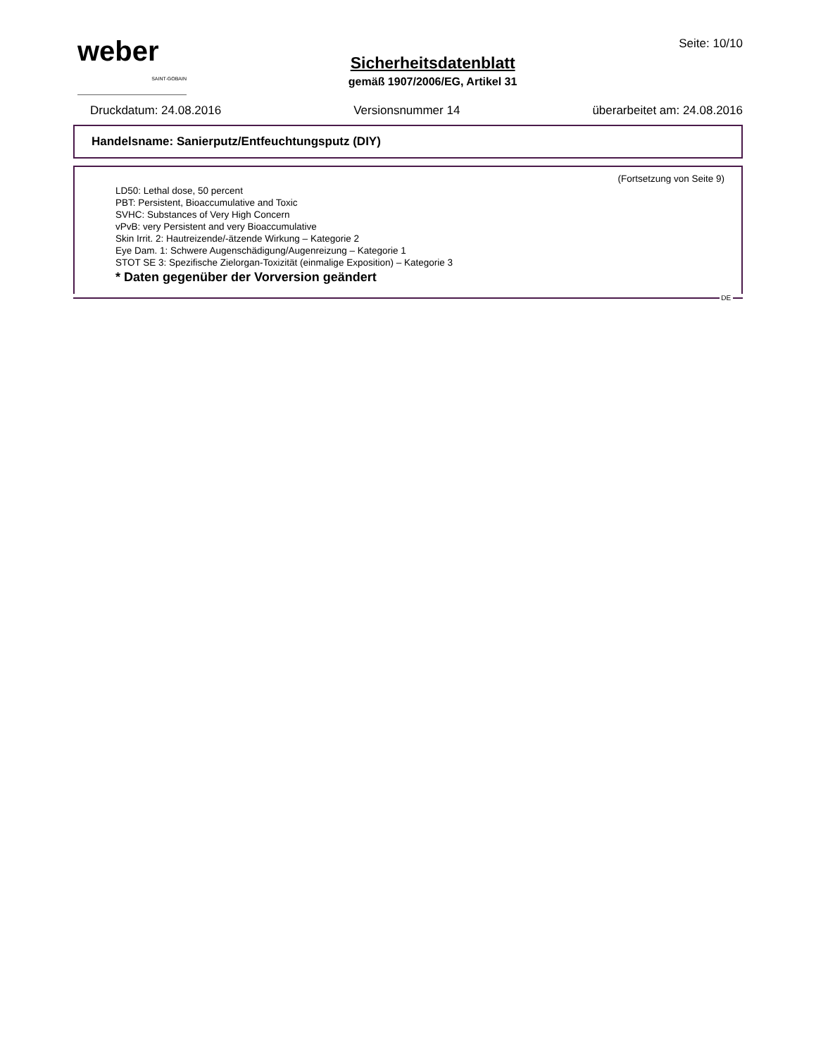weber
SAINT-GOBAIN
Sicherheitsdatenblatt
gemäß 1907/2006/EG, Artikel 31
Seite: 10/10
Druckdatum: 24.08.2016 Versionsnummer 14 überarbeitet am: 24.08.2016
Handelsname: Sanierputz/Entfeuchtungsputz (DIY)
(Fortsetzung von Seite 9)
LD50: Lethal dose, 50 percent
PBT: Persistent, Bioaccumulative and Toxic
SVHC: Substances of Very High Concern
vPvB: very Persistent and very Bioaccumulative
Skin Irrit. 2: Hautreizende/-ätzende Wirkung – Kategorie 2
Eye Dam. 1: Schwere Augenschädigung/Augenreizung – Kategorie 1
STOT SE 3: Spezifische Zielorgan-Toxizität (einmalige Exposition) – Kategorie 3
* Daten gegenüber der Vorversion geändert
DE